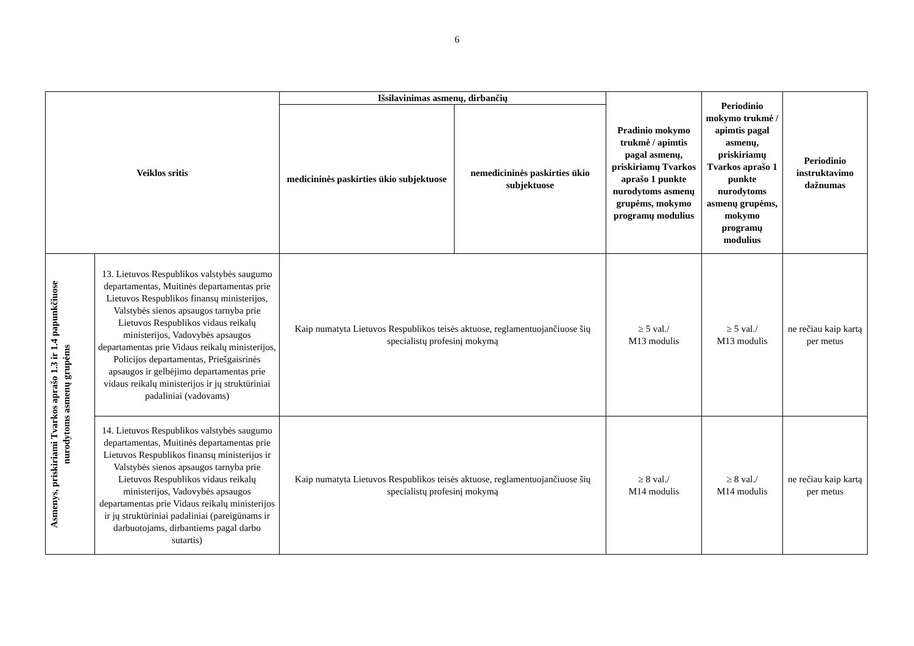6
| Veiklos sritis | | Išsilavinimas asmenų, dirbančių | | Pradinio mokymo trukmė / apimtis pagal asmenų, priskiriamų Tvarkos aprašo 1 punkte nurodytoms asmenų grupėms, mokymo programų modulius | Periodinio mokymo trukmė / apimtis pagal asmenų, priskiriamų Tvarkos aprašo 1 punkte nurodytoms asmenų grupėms, mokymo programų modulius | Periodinio instruktavimo dažnumas |
| --- | --- | --- | --- | --- | --- | --- |
| | | medicininės paskirties ūkio subjektuose | nemedicininės paskirties ūkio subjektuose | | | |
| Asmenys, priskiriami Tvarkos aprašo 1.3 ir 1.4 papunkčiuose nurodytoms asmenų grupėms | 13. Lietuvos Respublikos valstybės saugumo departamentas, Muitinės departamentas prie Lietuvos Respublikos finansų ministerijos, Valstybės sienos apsaugos tarnyba prie Lietuvos Respublikos vidaus reikalų ministerijos, Vadovybės apsaugos departamentas prie Vidaus reikalų ministerijos, Policijos departamentas, Priešgaisrinės apsaugos ir gelbėjimo departamentas prie vidaus reikalų ministerijos ir jų struktūriniai padaliniai (vadovams) | Kaip numatyta Lietuvos Respublikos teisės aktuose, reglamentuojančiuose šių specialistų profesinį mokymą | | ≥ 5 val./ M13 modulis | ≥ 5 val./ M13 modulis | ne rečiau kaip kartą per metus |
| | 14. Lietuvos Respublikos valstybės saugumo departamentas, Muitinės departamentas prie Lietuvos Respublikos finansų ministerijos ir Valstybės sienos apsaugos tarnyba prie Lietuvos Respublikos vidaus reikalų ministerijos, Vadovybės apsaugos departamentas prie Vidaus reikalų ministerijos ir jų struktūriniai padaliniai (pareigūnams ir darbuotojams, dirbantiems pagal darbo sutartis) | Kaip numatyta Lietuvos Respublikos teisės aktuose, reglamentuojančiuose šių specialistų profesinį mokymą | | ≥ 8 val./ M14 modulis | ≥ 8 val./ M14 modulis | ne rečiau kaip kartą per metus |